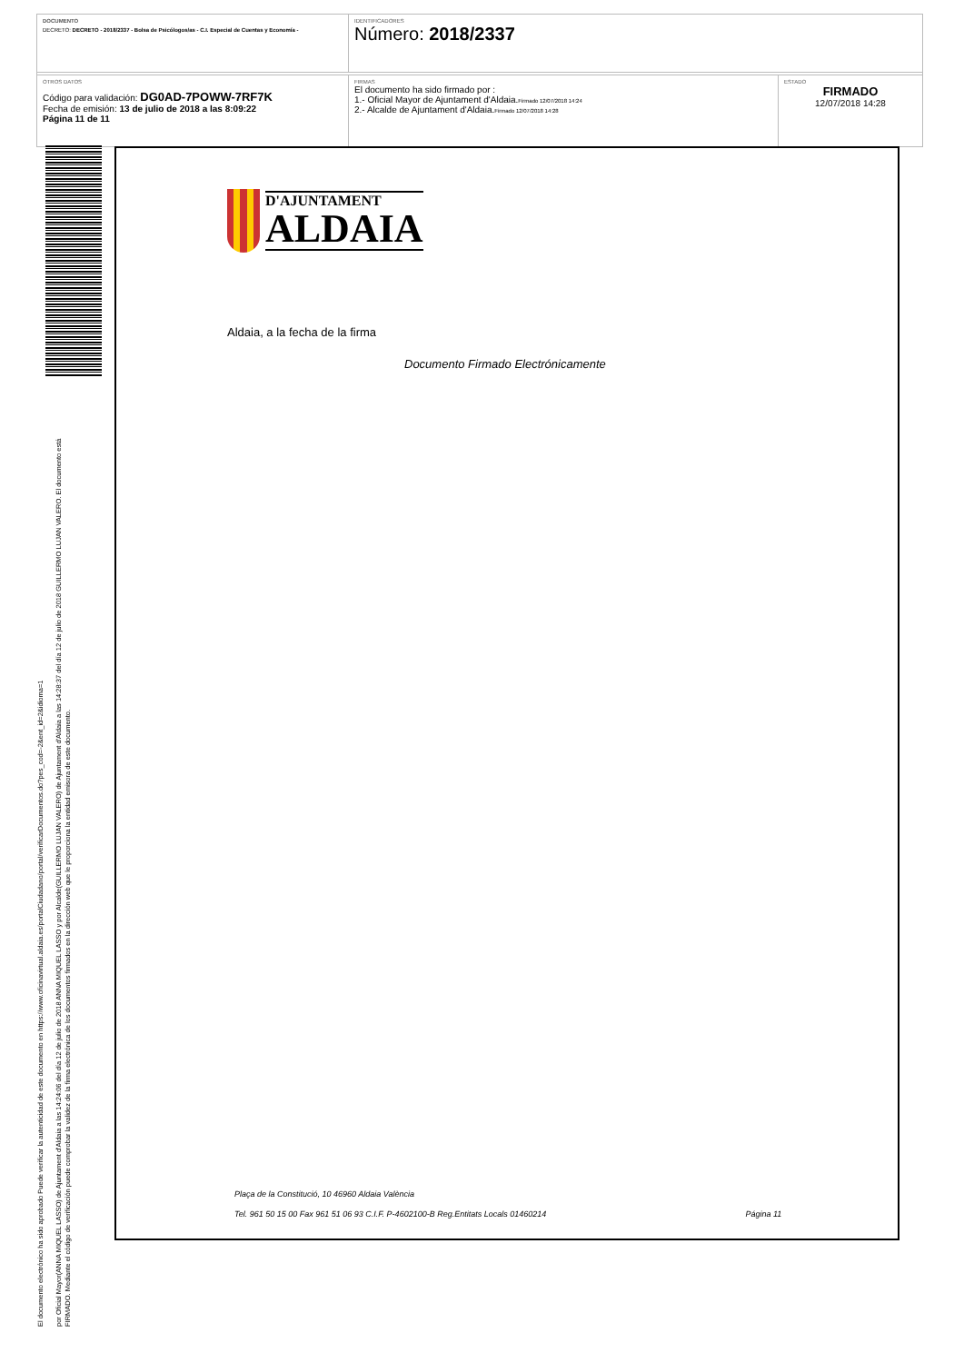DOCUMENTO
DECRETO: DECRETO - 2018/2337 - Bolsa de Psicólogos/as - C.I. Especial de Cuentas y Economía -
IDENTIFICADORES
Número: 2018/2337
OTROS DATOS
Código para validación: DG0AD-7POWW-7RF7K
Fecha de emisión: 13 de julio de 2018 a las 8:09:22
Página 11 de 11
FIRMAS
El documento ha sido firmado por :
1.- Oficial Mayor de Ajuntament d'Aldaia.Firmado 12/07/2018 14:24
2.- Alcalde de Ajuntament d'Aldaia.Firmado 12/07/2018 14:28
ESTADO
FIRMADO
12/07/2018 14:28
El documento electrónico ha sido aprobado Puede verificar la autenticidad de este documento en https://www.oficinavirtual.aldaia.es/portalCiudadano/portal/verificarDocumentos.do?pes_cod=-2&ent_id=2&idioma=1
por Oficial Mayor(ANNA MIQUEL LASSO) de Ajuntament d'Aldaia a las 14:24:06 del día 12 de julio de 2018 ANNA MIQUEL LASSO y por Alcalde(GUILLERMO LUJAN VALERO) de Ajuntament d'Aldaia a las 14:28:37 del día 12 de julio de 2018 GUILLERMO LUJAN VALERO. El documento está FIRMADO. Mediante el código de verificación puede comprobar la validez de la firma electrónica de los documentos firmados en la dirección web que le proporciona la entidad emisora de este documento.
D'AJUNTAMENT
ALDAIA
Aldaia, a la fecha de la firma
Documento Firmado Electrónicamente
Plaça de la Constitució, 10 46960 Aldaia València
Tel. 961 50 15 00 Fax 961 51 06 93 C.I.F. P-4602100-B Reg.Entitats Locals 01460214 Página 11